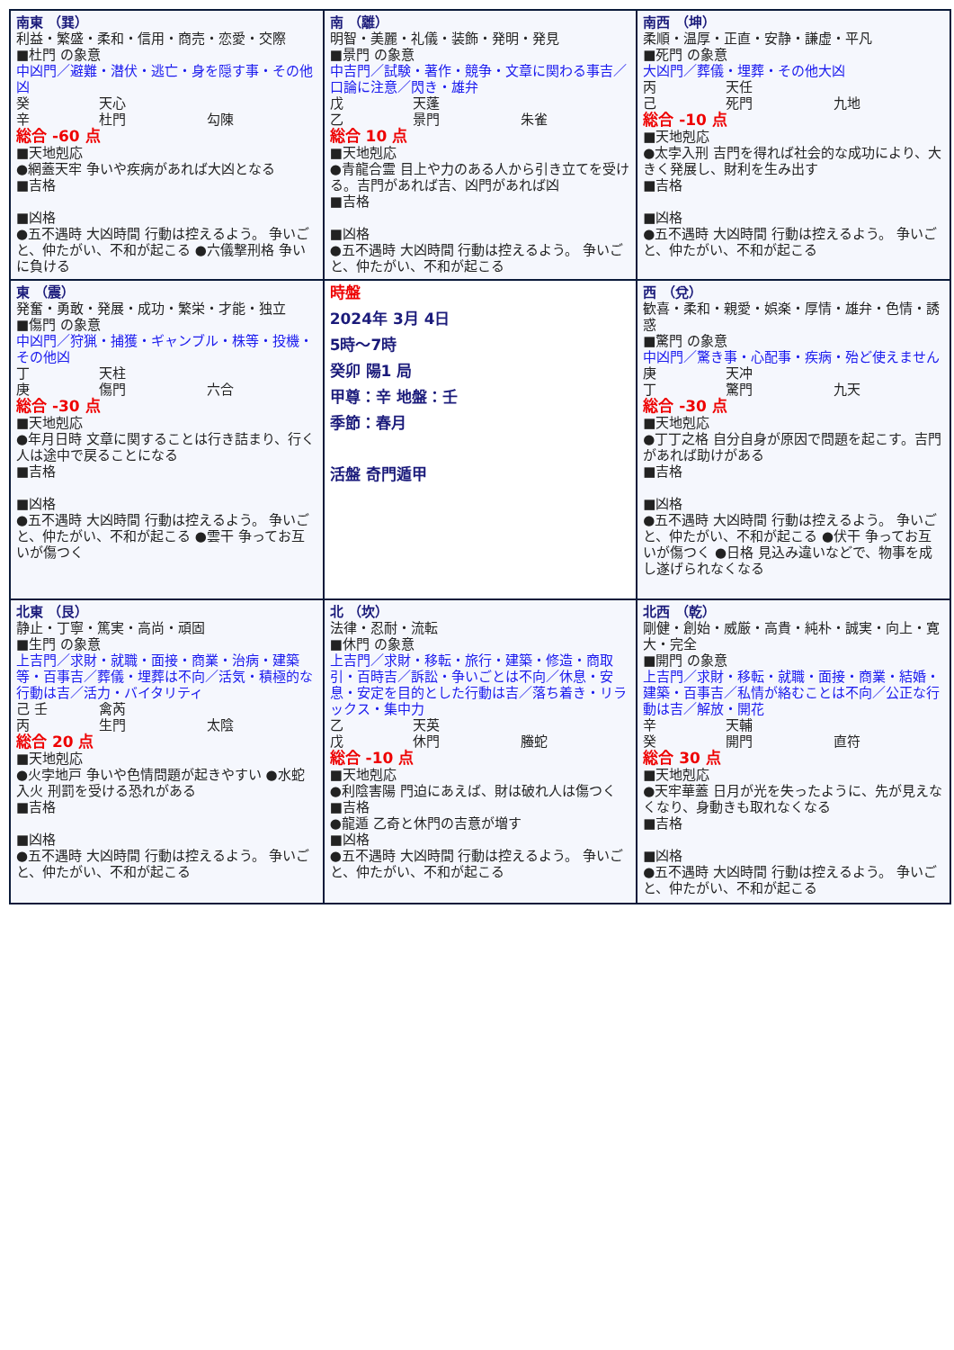| 南東 （巽） 利益・繁盛・柔和・信用・商売・恋愛・交際 ■杜門 の象意 中凶門／避難・潜伏・逃亡・身を隠す事・その他凶 癸 天心 辛 杜門 勾陳 総合 -60 点 ■天地剋応 ●網蓋天牢 争いや疾病があれば大凶となる ■吉格 ■凶格 ●五不遇時 大凶時間 行動は控えるよう。 争いごと、仲たがい、不和が起こる ●六儀撃刑格 争いに負ける | 南 （離） 明智・美麗・礼儀・装飾・発明・発見 ■景門 の象意 中吉門／試験・著作・競争・文章に関わる事吉／口論に注意／閃き・雄弁 戊 天蓬 乙 景門 朱雀 総合 10 点 ■天地剋応 ●青龍合霊 目上や力のある人から引き立てを受ける。吉門があれば吉、凶門があれば凶 ■吉格 ■凶格 ●五不遇時 大凶時間 行動は控えるよう。 争いごと、仲たがい、不和が起こる | 南西 （坤） 柔順・温厚・正直・安静・謙虚・平凡 ■死門 の象意 大凶門／葬儀・埋葬・その他大凶 丙 天任 己 死門 九地 総合 -10 点 ■天地剋応 ●太孛入刑 吉門を得れば社会的な成功により、大きく発展し、財利を生み出す ■吉格 ■凶格 ●五不遇時 大凶時間 行動は控えるよう。 争いごと、仲たがい、不和が起こる |
| 東 （震） 発奮・勇敢・発展・成功・繁栄・才能・独立 ■傷門 の象意 中凶門／狩猟・捕獲・ギャンブル・株等・投機・その他凶 丁 天柱 庚 傷門 六合 総合 -30 点 ■天地剋応 ●年月日時 文章に関することは行き詰まり、行く人は途中で戻ることになる ■吉格 ■凶格 ●五不遇時 大凶時間 行動は控えるよう。 争いごと、仲たがい、不和が起こる ●雲干 争ってお互いが傷つく | 時盤 2024年 3月 4日 5時～7時 癸卯 陽1 局 甲尊：辛 地盤：壬 季節：春月 活盤 奇門遁甲 | 西 （兌） 歓喜・柔和・親愛・娯楽・厚情・雄弁・色情・誘惑 ■驚門 の象意 中凶門／驚き事・心配事・疾病・殆ど使えません 庚 天冲 丁 驚門 九天 総合 -30 点 ■天地剋応 ●丁丁之格 自分自身が原因で問題を起こす。吉門があれば助けがある ■吉格 ■凶格 ●五不遇時 大凶時間 行動は控えるよう。 争いごと、仲たがい、不和が起こる ●伏干 争ってお互いが傷つく ●日格 見込み違いなどで、物事を成し遂げられなくなる |
| 北東 （艮） 静止・丁寧・篤実・高尚・頑固 ■生門 の象意 上吉門／求財・就職・面接・商業・治病・建築等・百事吉／葬儀・埋葬は不向／活気・積極的な行動は吉／活力・バイタリティ 己 壬 禽芮 丙 生門 太陰 総合 20 点 ■天地剋応 ●火孛地戸 争いや色情問題が起きやすい ●水蛇入火 刑罰を受ける恐れがある ■吉格 ■凶格 ●五不遇時 大凶時間 行動は控えるよう。 争いごと、仲たがい、不和が起こる | 北 （坎） 法律・忍耐・流転 ■休門 の象意 上吉門／求財・移転・旅行・建築・修造・商取引・百時吉／訴訟・争いごとは不向／休息・安息・安定を目的とした行動は吉／落ち着き・リラックス・集中力 乙 天英 戊 休門 螣蛇 総合 -10 点 ■天地剋応 ●利陰害陽 門迫にあえば、財は破れ人は傷つく ■吉格 ●龍遁 乙奇と休門の吉意が増す ■凶格 ●五不遇時 大凶時間 行動は控えるよう。 争いごと、仲たがい、不和が起こる | 北西 （乾） 剛健・創始・威厳・高貴・純朴・誠実・向上・寛大・完全 ■開門 の象意 上吉門／求財・移転・就職・面接・商業・結婚・建築・百事吉／私情が絡むことは不向／公正な行動は吉／解放・開花 辛 天輔 癸 開門 直符 総合 30 点 ■天地剋応 ●天牢華蓋 日月が光を失ったように、先が見えなくなり、身動きも取れなくなる ■吉格 ■凶格 ●五不遇時 大凶時間 行動は控えるよう。 争いごと、仲たがい、不和が起こる |